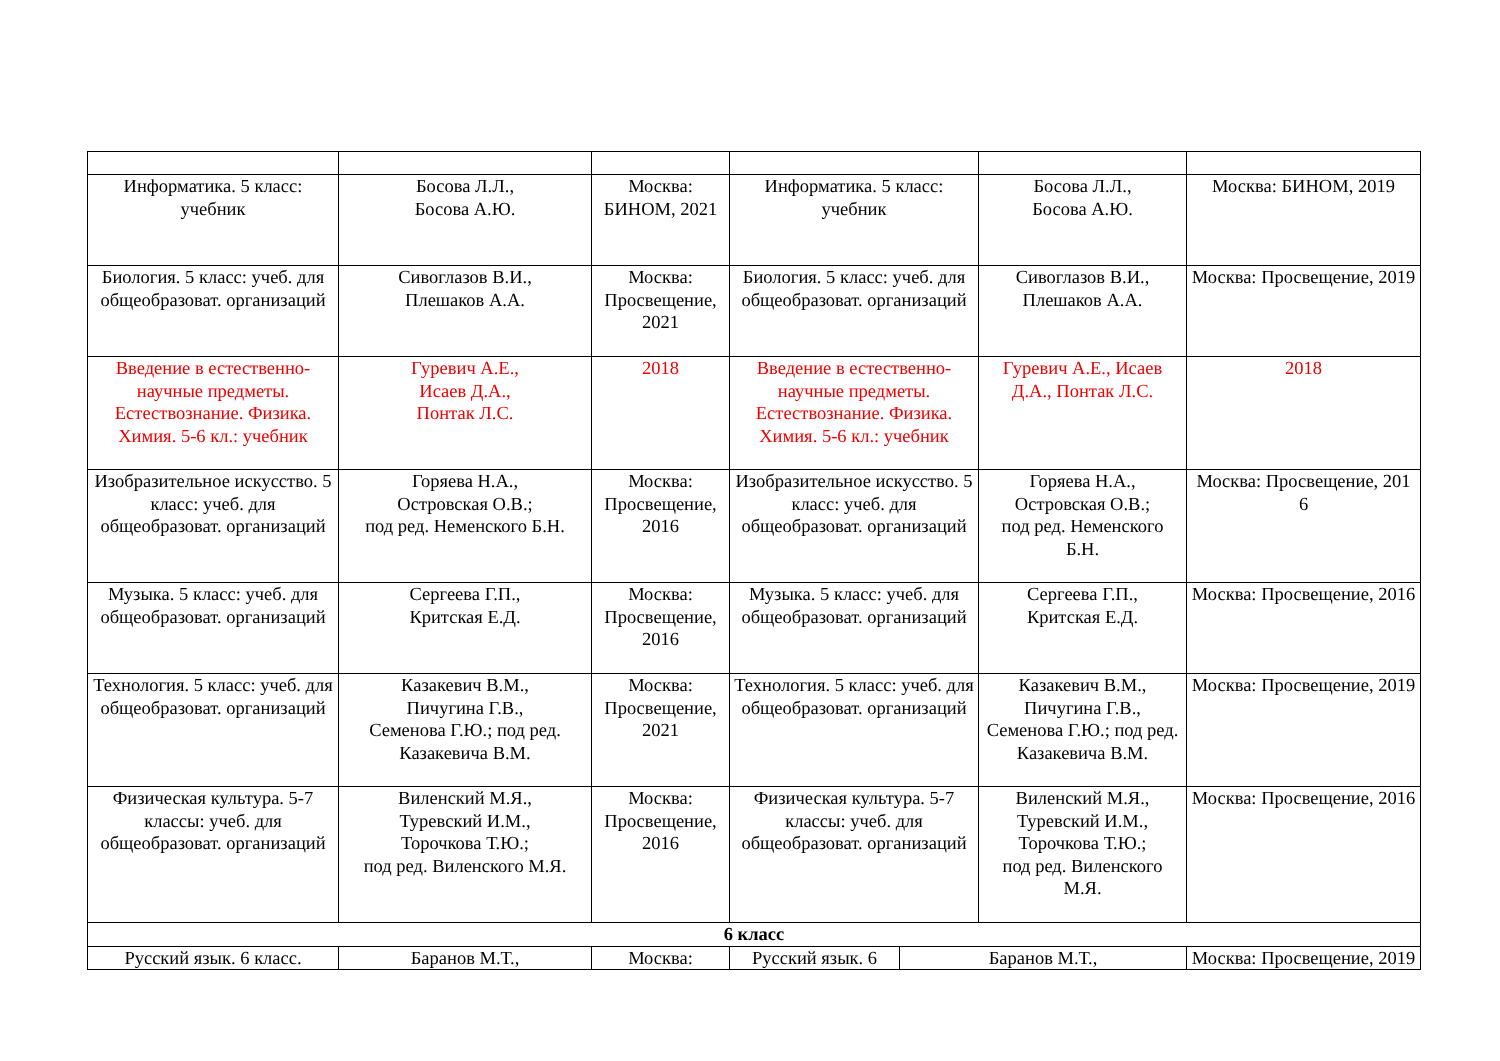| Информатика. 5 класс: учебник | Босова Л.Л., Босова А.Ю. | Москва: БИНОМ, 2021 | Информатика. 5 класс: учебник | | Босова Л.Л., Босова А.Ю. | Москва: БИНОМ, 2019 |
| Биология. 5 класс: учеб. для общеобразоват. организаций | Сивоглазов В.И., Плешаков А.А. | Москва: Просвещение, 2021 | Биология. 5 класс: учеб. для общеобразоват. организаций | | Сивоглазов В.И., Плешаков А.А. | Москва: Просвещение, 2019 |
| Введение в естественно-научные предметы. Естествознание. Физика. Химия. 5-6 кл.: учебник | Гуревич А.Е., Исаев Д.А., Понтак Л.С. | 2018 | Введение в естественно-научные предметы. Естествознание. Физика. Химия. 5-6 кл.: учебник | | Гуревич А.Е., Исаев Д.А., Понтак Л.С. | 2018 |
| Изобразительное искусство. 5 класс: учеб. для общеобразоват. организаций | Горяева Н.А., Островская О.В.; под ред. Неменского Б.Н. | Москва: Просвещение, 2016 | Изобразительное искусство. 5 класс: учеб. для общеобразоват. организаций | | Горяева Н.А., Островская О.В.; под ред. Неменского Б.Н. | Москва: Просвещение, 201 6 |
| Музыка. 5 класс: учеб. для общеобразоват. организаций | Сергеева Г.П., Критская Е.Д. | Москва: Просвещение, 2016 | Музыка. 5 класс: учеб. для общеобразоват. организаций | | Сергеева Г.П., Критская Е.Д. | Москва: Просвещение, 2016 |
| Технология. 5 класс: учеб. для общеобразоват. организаций | Казакевич В.М., Пичугина Г.В., Семенова Г.Ю.; под ред. Казакевича В.М. | Москва: Просвещение, 2021 | Технология. 5 класс: учеб. для общеобразоват. организаций | | Казакевич В.М., Пичугина Г.В., Семенова Г.Ю.; под ред. Казакевича В.М. | Москва: Просвещение, 2019 |
| Физическая культура. 5-7 классы: учеб. для общеобразоват. организаций | Виленский М.Я., Туревский И.М., Торочкова Т.Ю.; под ред. Виленского М.Я. | Москва: Просвещение, 2016 | Физическая культура. 5-7 классы: учеб. для общеобразоват. организаций | | Виленский М.Я., Туревский И.М., Торочкова Т.Ю.; под ред. Виленского М.Я. | Москва: Просвещение, 2016 |
| 6 класс | | | | | | |
| Русский язык. 6 класс. | Баранов М.Т., | Москва: | Русский язык. 6 | Баранов М.Т., | | Москва: Просвещение, 2019 |